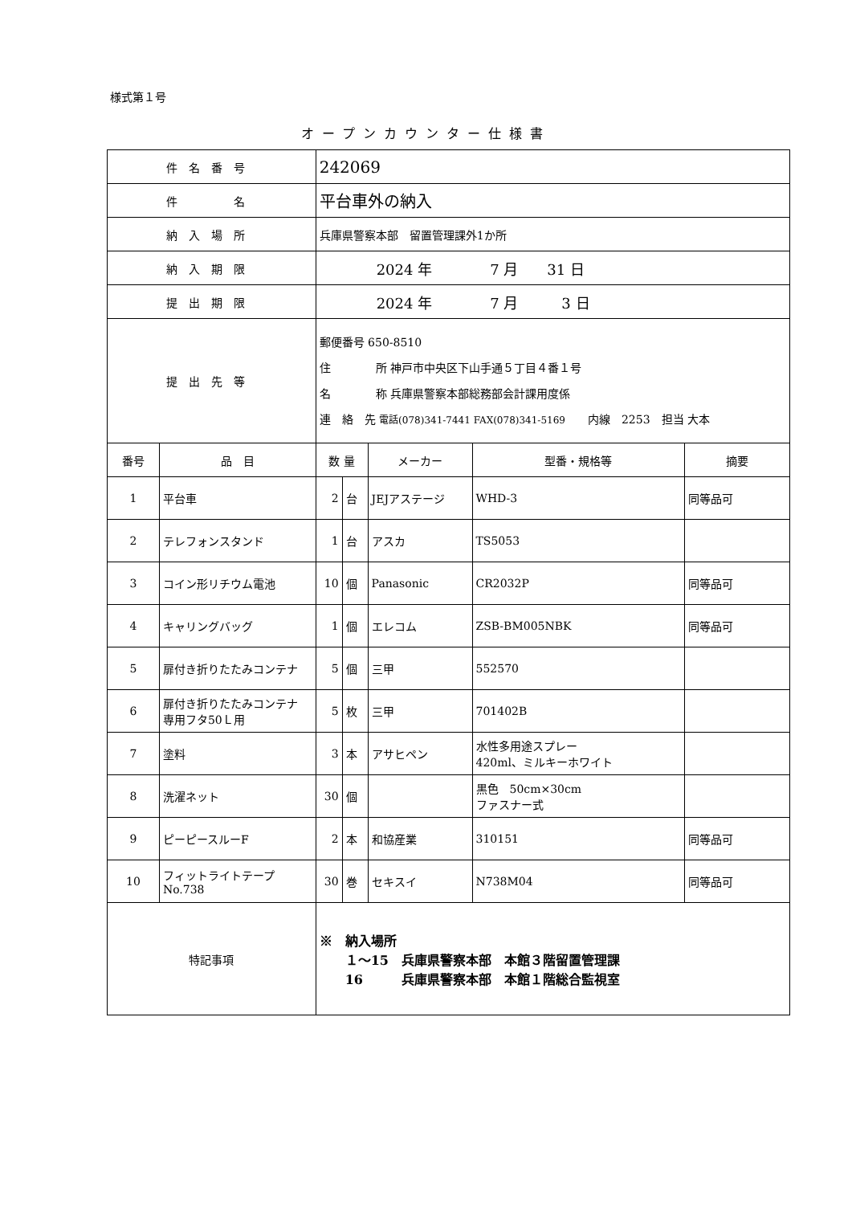様式第１号
オープンカウンター仕様書
| 件名番号 | | 242069 | | | | |
| 件 名 | | 平台車外の納入 | | | | |
| 納入場所 | | 兵庫県警察本部 留置管理課外1か所 | | | | |
| 納入期限 | | 2024 年 7 月 31 日 | | | | |
| 提出期限 | | 2024 年 7 月 3 日 | | | | |
| 提出先等 | | 郵便番号 650-8510 住 所 神戸市中央区下山手通５丁目４番１号 名 称 兵庫県警察本部総務部会計課用度係 連 絡 先 電話(078)341-7441 FAX(078)341-5169 内線 2253 担当 大本 | | | | |
| 番号 | 品 目 | 数 量 | | メーカー | 型番・規格等 | 摘要 |
| 1 | 平台車 | 2 | 台 | JEJアステージ | WHD-3 | 同等品可 |
| 2 | テレフォンスタンド | 1 | 台 | アスカ | TS5053 | |
| 3 | コイン形リチウム電池 | 10 | 個 | Panasonic | CR2032P | 同等品可 |
| 4 | キャリングバッグ | 1 | 個 | エレコム | ZSB-BM005NBK | 同等品可 |
| 5 | 扉付き折りたたみコンテナ | 5 | 個 | 三甲 | 552570 | |
| 6 | 扉付き折りたたみコンテナ 専用フタ50Ｌ用 | 5 | 枚 | 三甲 | 701402B | |
| 7 | 塗料 | 3 | 本 | アサヒペン | 水性多用途スプレー 420ml、ミルキーホワイト | |
| 8 | 洗濯ネット | 30 | 個 | | 黒色 50cm×30cm ファスナー式 | |
| 9 | ピーピースルーF | 2 | 本 | 和協産業 | 310151 | 同等品可 |
| 10 | フィットライトテープ No.738 | 30 | 巻 | セキスイ | N738M04 | 同等品可 |
| 特記事項 | | ※ 納入場所 １～15 兵庫県警察本部 本館３階留置管理課 16 兵庫県警察本部 本館１階総合監視室 | | | | |